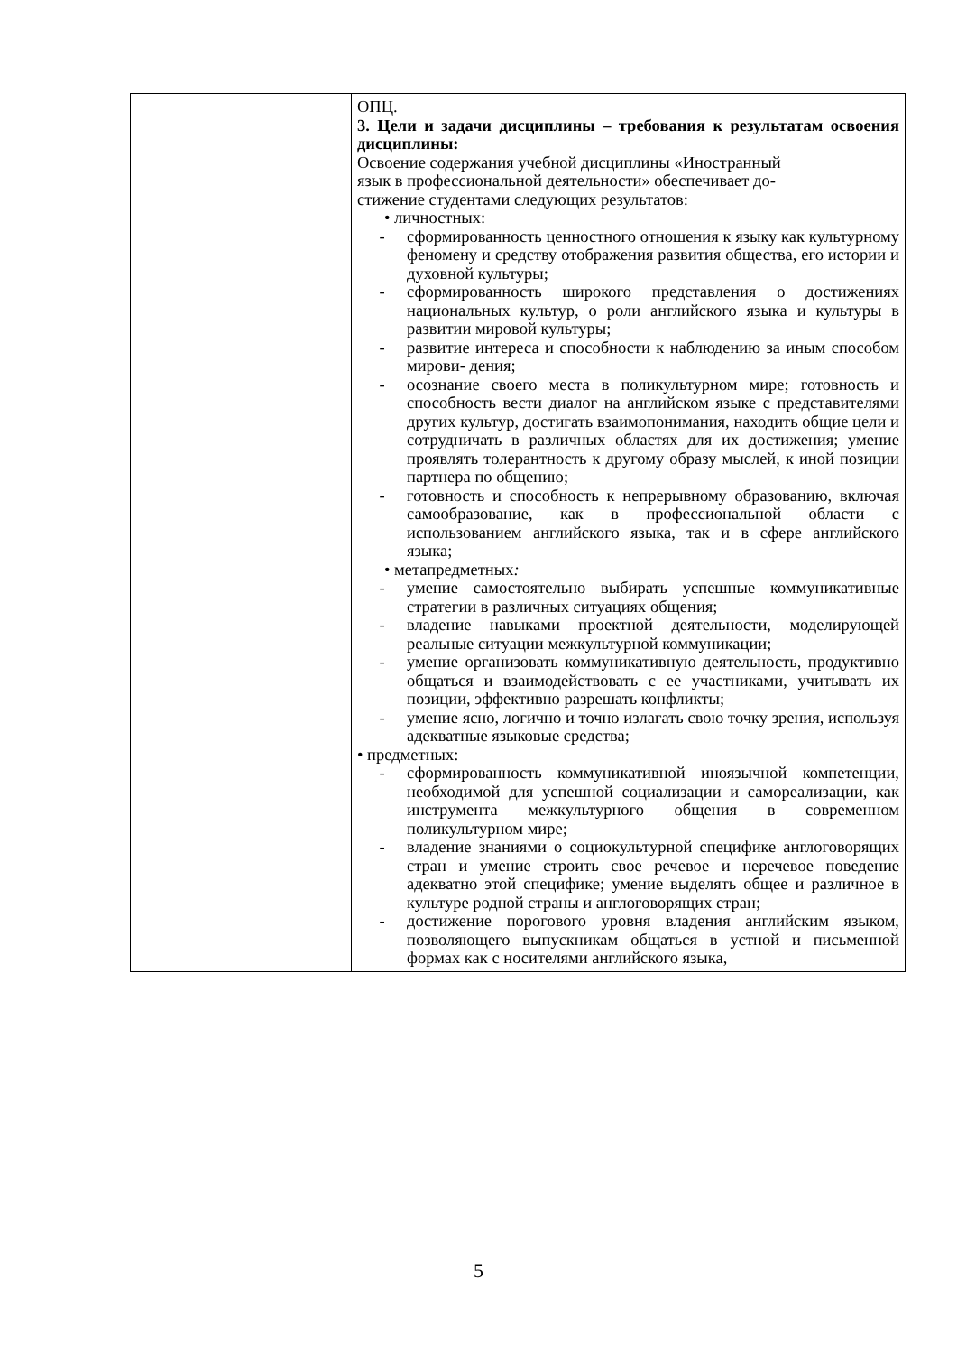| | ОПЦ. 3. Цели и задачи дисциплины – требования к результатам освоения дисциплины: Освоение содержания учебной дисциплины «Иностранный язык в профессиональной деятельности» обеспечивает до- стижение студентами следующих результатов: • личностных: - сформированность ценностного отношения к языку как культурному феномену и средству отображения развития общества, его истории и духовной культуры; - сформированность широкого представления о достижениях национальных культур, о роли английского языка и культуры в развитии мировой культуры; - развитие интереса и способности к наблюдению за иным способом мирови- дения; - осознание своего места в поликультурном мире; готовность и способность вести диалог на английском языке с представителями других культур, достигать взаимопонимания, находить общие цели и сотрудничать в различных областях для их достижения; умение проявлять толерантность к другому образу мыслей, к иной позиции партнера по общению; - готовность и способность к непрерывному образованию, включая самообразование, как в профессиональной области с использованием английского языка, так и в сфере английского языка; • метапредметных : - умение самостоятельно выбирать успешные коммуникативные стратегии в различных ситуациях общения; - владение навыками проектной деятельности, моделирующей реальные ситуации межкультурной коммуникации; - умение организовать коммуникативную деятельность, продуктивно общаться и взаимодействовать с ее участниками, учитывать их позиции, эффективно разрешать конфликты; - умение ясно, логично и точно излагать свою точку зрения, используя адекватные языковые средства; • предметных: - сформированность коммуникативной иноязычной компетенции, необходимой для успешной социализации и самореализации, как инструмента межкультурного общения в современном поликультурном мире; - владение знаниями о социокультурной специфике англоговорящих стран и умение строить свое речевое и неречевое поведение адекватно этой специфике; умение выделять общее и различное в культуре родной страны и англоговорящих стран; - достижение порогового уровня владения английским языком, позволяющего выпускникам общаться в устной и письменной формах как с носителями английского языка, |
5